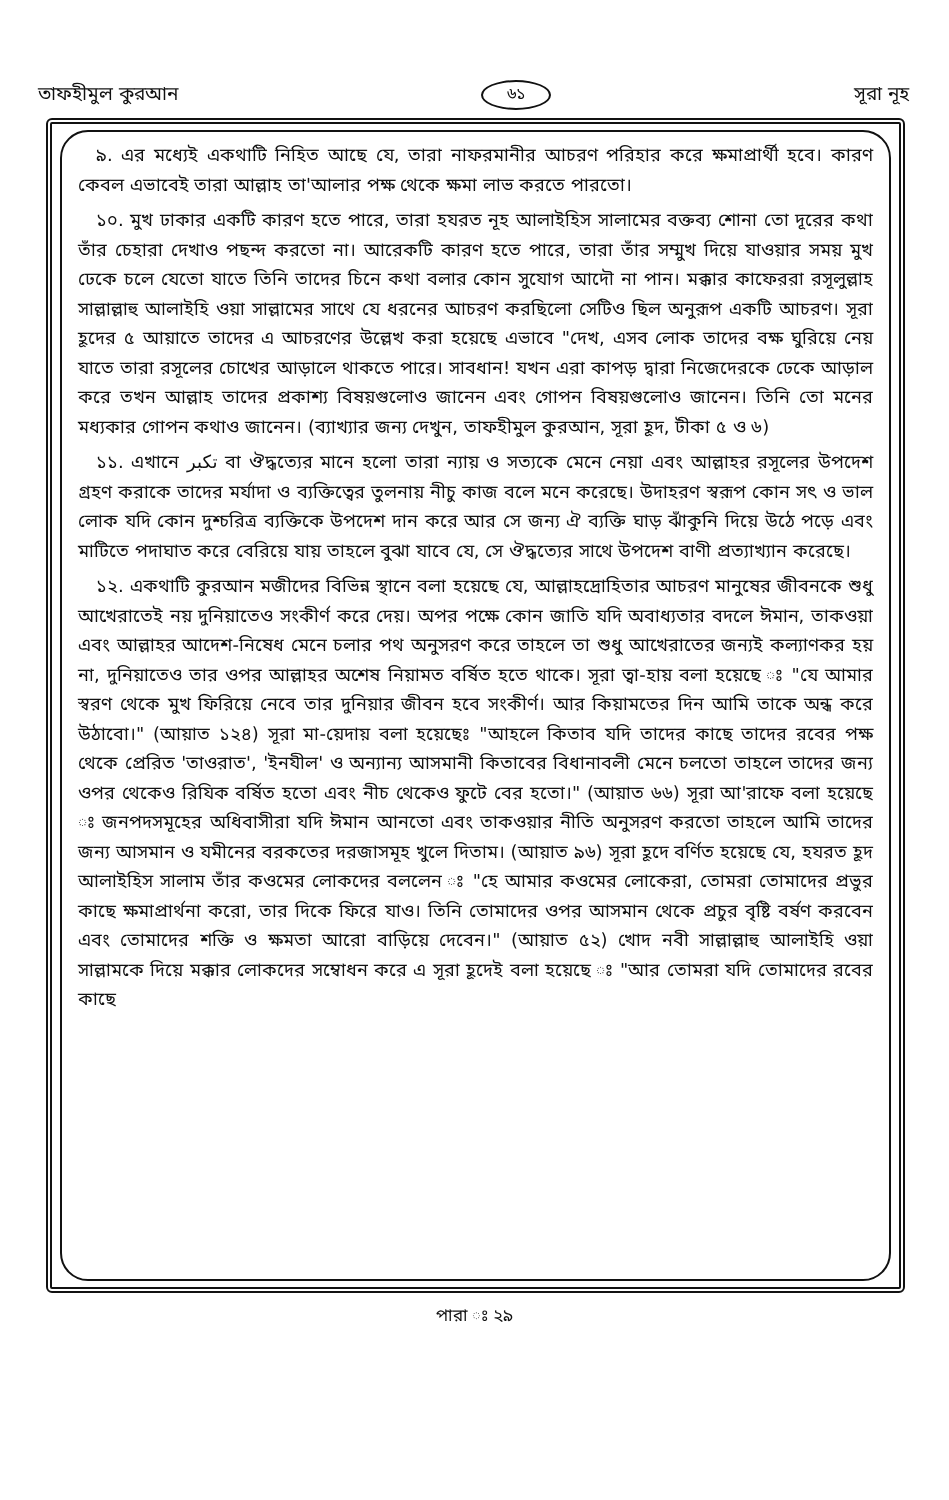তাফহীমুল কুরআন ৬১ সূরা নূহ
৯. এর মধ্যেই একথাটি নিহিত আছে যে, তারা নাফরমানীর আচরণ পরিহার করে ক্ষমাপ্রার্থী হবে। কারণ কেবল এভাবেই তারা আল্লাহ তা'আলার পক্ষ থেকে ক্ষমা লাভ করতে পারতো।
১০. মুখ ঢাকার একটি কারণ হতে পারে, তারা হযরত নূহ আলাইহিস সালামের বক্তব্য শোনা তো দূরের কথা তাঁর চেহারা দেখাও পছন্দ করতো না। আরেকটি কারণ হতে পারে, তারা তাঁর সম্মুখ দিয়ে যাওয়ার সময় মুখ ঢেকে চলে যেতো যাতে তিনি তাদের চিনে কথা বলার কোন সুযোগ আদৌ না পান। মক্কার কাফেররা রসূলুল্লাহ সাল্লাল্লাহু আলাইহি ওয়া সাল্লামের সাথে যে ধরনের আচরণ করছিলো সেটিও ছিল অনুরূপ একটি আচরণ। সূরা হূদের ৫ আয়াতে তাদের এ আচরণের উল্লেখ করা হয়েছে এভাবে "দেখ, এসব লোক তাদের বক্ষ ঘুরিয়ে নেয় যাতে তারা রসূলের চোখের আড়ালে থাকতে পারে। সাবধান! যখন এরা কাপড় দ্বারা নিজেদেরকে ঢেকে আড়াল করে তখন আল্লাহ তাদের প্রকাশ্য বিষয়গুলোও জানেন এবং গোপন বিষয়গুলোও জানেন। তিনি তো মনের মধ্যকার গোপন কথাও জানেন। (ব্যাখ্যার জন্য দেখুন, তাফহীমুল কুরআন, সূরা হূদ, টীকা ৫ ও ৬)
১১. এখানে تكبر বা ঔদ্ধত্যের মানে হলো তারা ন্যায় ও সত্যকে মেনে নেয়া এবং আল্লাহর রসূলের উপদেশ গ্রহণ করাকে তাদের মর্যাদা ও ব্যক্তিত্বের তুলনায় নীচু কাজ বলে মনে করেছে। উদাহরণ স্বরূপ কোন সৎ ও ভাল লোক যদি কোন দুশ্চরিত্র ব্যক্তিকে উপদেশ দান করে আর সে জন্য ঐ ব্যক্তি ঘাড় ঝাঁকুনি দিয়ে উঠে পড়ে এবং মাটিতে পদাঘাত করে বেরিয়ে যায় তাহলে বুঝা যাবে যে, সে ঔদ্ধত্যের সাথে উপদেশ বাণী প্রত্যাখ্যান করেছে।
১২. একথাটি কুরআন মজীদের বিভিন্ন স্থানে বলা হয়েছে যে, আল্লাহদ্রোহিতার আচরণ মানুষের জীবনকে শুধু আখেরাতেই নয় দুনিয়াতেও সংকীর্ণ করে দেয়। অপর পক্ষে কোন জাতি যদি অবাধ্যতার বদলে ঈমান, তাকওয়া এবং আল্লাহর আদেশ-নিষেধ মেনে চলার পথ অনুসরণ করে তাহলে তা শুধু আখেরাতের জন্যই কল্যাণকর হয় না, দুনিয়াতেও তার ওপর আল্লাহর অশেষ নিয়ামত বর্ষিত হতে থাকে। সূরা ত্বা-হায় বলা হয়েছে ঃ "যে আমার স্বরণ থেকে মুখ ফিরিয়ে নেবে তার দুনিয়ার জীবন হবে সংকীর্ণ। আর কিয়ামতের দিন আমি তাকে অন্ধ করে উঠাবো।" (আয়াত ১২৪) সূরা মা-য়েদায় বলা হয়েছেঃ "আহলে কিতাব যদি তাদের কাছে তাদের রবের পক্ষ থেকে প্রেরিত 'তাওরাত', 'ইনযীল' ও অন্যান্য আসমানী কিতাবের বিধানাবলী মেনে চলতো তাহলে তাদের জন্য ওপর থেকেও রিযিক বর্ষিত হতো এবং নীচ থেকেও ফুটে বের হতো।" (আয়াত ৬৬) সূরা আ'রাফে বলা হয়েছে ঃ জনপদসমূহের অধিবাসীরা যদি ঈমান আনতো এবং তাকওয়ার নীতি অনুসরণ করতো তাহলে আমি তাদের জন্য আসমান ও যমীনের বরকতের দরজাসমূহ খুলে দিতাম। (আয়াত ৯৬) সূরা হূদে বর্ণিত হয়েছে যে, হযরত হূদ আলাইহিস সালাম তাঁর কওমের লোকদের বললেন ঃ "হে আমার কওমের লোকেরা, তোমরা তোমাদের প্রভুর কাছে ক্ষমাপ্রার্থনা করো, তার দিকে ফিরে যাও। তিনি তোমাদের ওপর আসমান থেকে প্রচুর বৃষ্টি বর্ষণ করবেন এবং তোমাদের শক্তি ও ক্ষমতা আরো বাড়িয়ে দেবেন।" (আয়াত ৫২) খোদ নবী সাল্লাল্লাহু আলাইহি ওয়া সাল্লামকে দিয়ে মক্কার লোকদের সম্বোধন করে এ সূরা হূদেই বলা হয়েছে ঃ "আর তোমরা যদি তোমাদের রবের কাছে
পারা ঃ ২৯